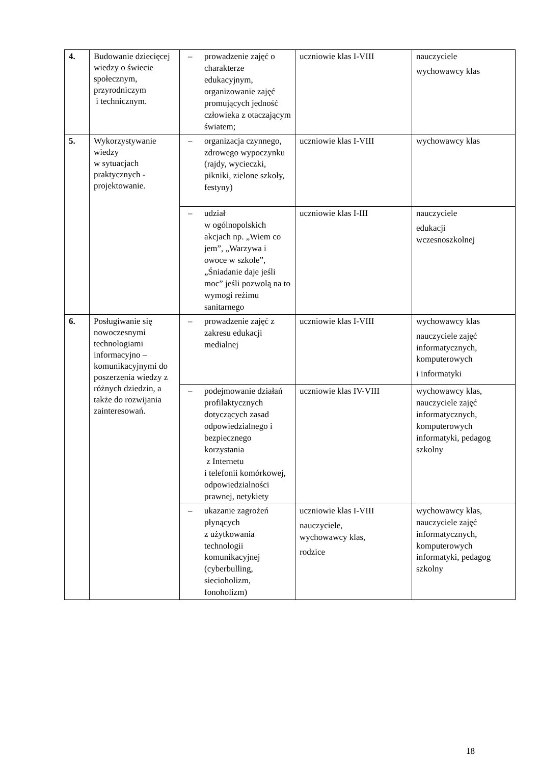| 4. | Budowanie dziecięcej wiedzy o świecie społecznym, przyrodniczym i technicznym. | – prowadzenie zajęć o charakterze edukacyjnym, organizowanie zajęć promujących jedność człowieka z otaczającym światem; | uczniowie klas I-VIII | nauczyciele wychowawcy klas |
| 5. | Wykorzystywanie wiedzy w sytuacjach praktycznych - projektowanie. | – organizacja czynnego, zdrowego wypoczynku (rajdy, wycieczki, pikniki, zielone szkoły, festyny) | uczniowie klas I-VIII | wychowawcy klas |
| | | – udział w ogólnopolskich akcjach np. „Wiem co jem”, „Warzywa i owoce w szkole”, „Śniadanie daje jeśli moc” jeśli pozwolą na to wymogi reżimu sanitarnego | uczniowie klas I-III | nauczyciele edukacji wczesnoszkolnej |
| 6. | Posługiwanie się nowoczesnymi technologiami informacyjno – komunikacyjnymi do poszerzenia wiedzy z różnych dziedzin, a także do rozwijania zainteresowań. | – prowadzenie zajęć z zakresu edukacji medialnej | uczniowie klas I-VIII | wychowawcy klas nauczyciele zajęć informatycznych, komputerowych i informatyki |
| | | – podejmowanie działań profilaktycznych dotyczących zasad odpowiedzialnego i bezpiecznego korzystania z Internetu i telefonii komórkowej, odpowiedzialności prawnej, netykiety | uczniowie klas IV-VIII | wychowawcy klas, nauczyciele zajęć informatycznych, komputerowych informatyki, pedagog szkolny |
| | | – ukazanie zagrożeń płynących z użytkowania technologii komunikacyjnej (cyberbulling, siecioholizm, fonoholizm) | uczniowie klas I-VIII nauczyciele, wychowawcy klas, rodzice | wychowawcy klas, nauczyciele zajęć informatycznych, komputerowych informatyki, pedagog szkolny |
18